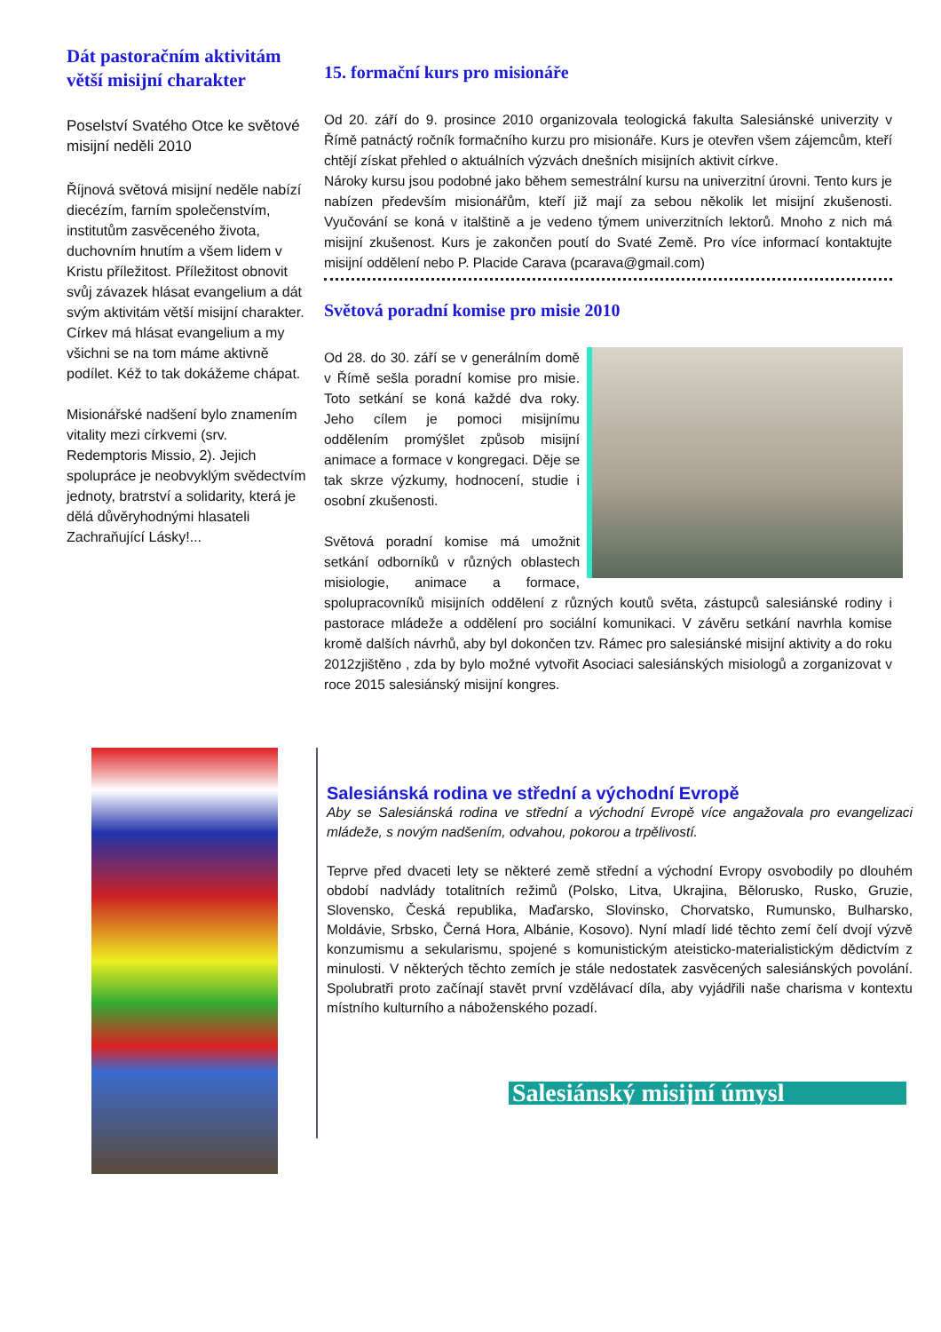Dát pastoračním aktivitám větší misijní charakter
Poselství Svatého Otce ke světové misijní neděli 2010
Říjnová světová misijní neděle nabízí diecézím, farním společenstvím, institutům zasvěceného života, duchovním hnutím a všem lidem v Kristu příležitost. Příležitost obnovit svůj závazek hlásat evangelium a dát svým aktivitám větší misijní charakter.
Církev má hlásat evangelium a my všichni se na tom máme aktivně podílet. Kéž to tak dokážeme chápat.
Misionářské nadšení bylo znamením vitality mezi církvemi (srv. Redemptoris Missio, 2). Jejich spolupráce je neobvyklým svědectvím jednoty, bratrství a solidarity, která je dělá důvěryhodnými hlasateli Zachraňující Lásky!...
15. formační kurs pro misionáře
Od 20. září do 9. prosince 2010 organizovala teologická fakulta Salesiánské univerzity v Římě patnáctý ročník formačního kurzu pro misionáře. Kurs je otevřen všem zájemcům, kteří chtějí získat přehled o aktuálních výzvách dnešních misijních aktivit církve.
Nároky kursu jsou podobné jako během semestrální kursu na univerzitní úrovni. Tento kurs je nabízen především misionářům, kteří již mají za sebou několik let misijní zkušenosti. Vyučování se koná v italštině a je vedeno týmem univerzitních lektorů. Mnoho z nich má misijní zkušenost. Kurs je zakončen poutí do Svaté Země. Pro více informací kontaktujte misijní oddělení nebo P. Placide Carava (pcarava@gmail.com)
Světová poradní komise pro misie 2010
Od 28. do 30. září se v generálním domě v Římě sešla poradní komise pro misie. Toto setkání se koná každé dva roky. Jeho cílem je pomoci misijnímu oddělením promýšlet způsob misijní animace a formace v kongregaci. Děje se tak skrze výzkumy, hodnocení, studie i osobní zkušenosti.
Světová poradní komise má umožnit setkání odborníků v různých oblastech misiologie, animace a formace, spolupracovníků misijních oddělení z různých koutů světa, zástupců salesiánské rodiny i pastorace mládeže a oddělení pro sociální komunikaci. V závěru setkání navrhla komise kromě dalších návrhů, aby byl dokončen tzv. Rámec pro salesiánské misijní aktivity a do roku 2012zjištěno , zda by bylo možné vytvořit Asociaci salesiánských misiologů a zorganizovat v roce 2015 salesiánský misijní kongres.
Salesiánská rodina ve střední a východní Evropě
Aby se Salesiánská rodina ve střední a východní Evropě více angažovala pro evangelizaci mládeže, s novým nadšením, odvahou, pokorou a trpělivostí.
Teprve před dvaceti lety se některé země střední a východní Evropy osvobodily po dlouhém období nadvlády totalitních režimů (Polsko, Litva, Ukrajina, Bělorusko, Rusko, Gruzie, Slovensko, Česká republika, Maďarsko, Slovinsko, Chorvatsko, Rumunsko, Bulharsko, Moldávie, Srbsko, Černá Hora, Albánie, Kosovo). Nyní mladí lidé těchto zemí čelí dvojí výzvě konzumismu a sekularismu, spojené s komunistickým ateisticko-materialistickým dědictvím z minulosti. V některých těchto zemích je stále nedostatek zasvěcených salesiánských povolání. Spolubratři proto začínají stavět první vzdělávací díla, aby vyjádřili naše charisma v kontextu místního kulturního a náboženského pozadí.
Salesiánský misijní úmysl